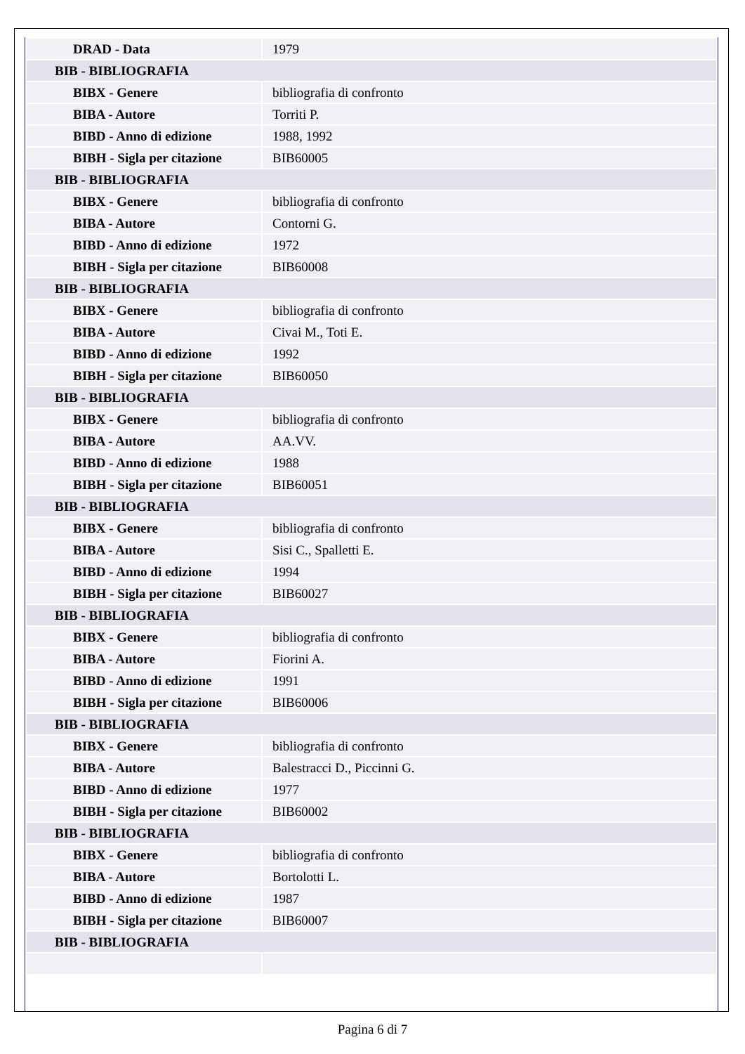| DRAD - Data | 1979 |
| BIB - BIBLIOGRAFIA | |
| BIBX - Genere | bibliografia di confronto |
| BIBA - Autore | Torriti P. |
| BIBD - Anno di edizione | 1988, 1992 |
| BIBH - Sigla per citazione | BIB60005 |
| BIB - BIBLIOGRAFIA | |
| BIBX - Genere | bibliografia di confronto |
| BIBA - Autore | Contorni G. |
| BIBD - Anno di edizione | 1972 |
| BIBH - Sigla per citazione | BIB60008 |
| BIB - BIBLIOGRAFIA | |
| BIBX - Genere | bibliografia di confronto |
| BIBA - Autore | Civai M., Toti E. |
| BIBD - Anno di edizione | 1992 |
| BIBH - Sigla per citazione | BIB60050 |
| BIB - BIBLIOGRAFIA | |
| BIBX - Genere | bibliografia di confronto |
| BIBA - Autore | AA.VV. |
| BIBD - Anno di edizione | 1988 |
| BIBH - Sigla per citazione | BIB60051 |
| BIB - BIBLIOGRAFIA | |
| BIBX - Genere | bibliografia di confronto |
| BIBA - Autore | Sisi C., Spalletti E. |
| BIBD - Anno di edizione | 1994 |
| BIBH - Sigla per citazione | BIB60027 |
| BIB - BIBLIOGRAFIA | |
| BIBX - Genere | bibliografia di confronto |
| BIBA - Autore | Fiorini A. |
| BIBD - Anno di edizione | 1991 |
| BIBH - Sigla per citazione | BIB60006 |
| BIB - BIBLIOGRAFIA | |
| BIBX - Genere | bibliografia di confronto |
| BIBA - Autore | Balestracci D., Piccinni G. |
| BIBD - Anno di edizione | 1977 |
| BIBH - Sigla per citazione | BIB60002 |
| BIB - BIBLIOGRAFIA | |
| BIBX - Genere | bibliografia di confronto |
| BIBA - Autore | Bortolotti L. |
| BIBD - Anno di edizione | 1987 |
| BIBH - Sigla per citazione | BIB60007 |
| BIB - BIBLIOGRAFIA | |
Pagina 6 di 7